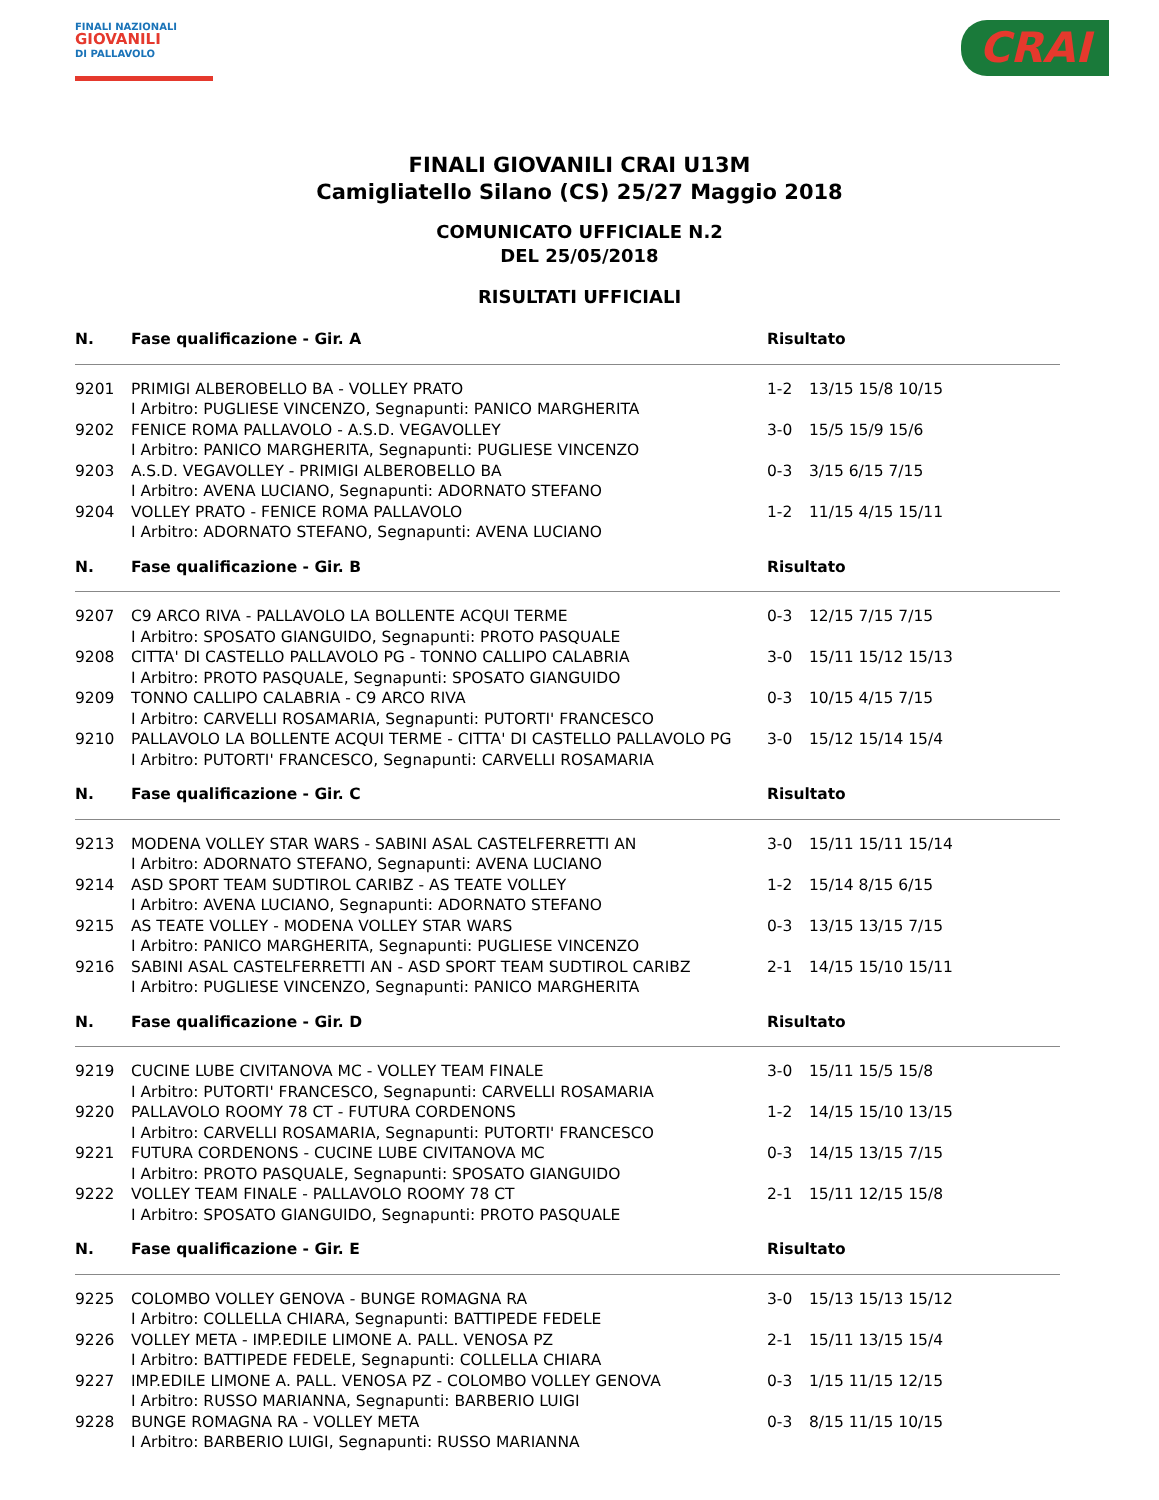FINALI NAZIONALI
GIOVANILI
DI PALLAVOLO
CRAI
FINALI GIOVANILI CRAI U13M
Camigliatello Silano (CS) 25/27 Maggio 2018
COMUNICATO UFFICIALE N.2
DEL 25/05/2018
RISULTATI UFFICIALI
| N. | Fase qualificazione - Gir. A | Risultato | |
| --- | --- | --- | --- |
| 9201 | PRIMIGI ALBEROBELLO BA - VOLLEY PRATO I Arbitro: PUGLIESE VINCENZO, Segnapunti: PANICO MARGHERITA | 1-2 | 13/15 15/8 10/15 |
| 9202 | FENICE ROMA PALLAVOLO - A.S.D. VEGAVOLLEY I Arbitro: PANICO MARGHERITA, Segnapunti: PUGLIESE VINCENZO | 3-0 | 15/5 15/9 15/6 |
| 9203 | A.S.D. VEGAVOLLEY - PRIMIGI ALBEROBELLO BA I Arbitro: AVENA LUCIANO, Segnapunti: ADORNATO STEFANO | 0-3 | 3/15 6/15 7/15 |
| 9204 | VOLLEY PRATO - FENICE ROMA PALLAVOLO I Arbitro: ADORNATO STEFANO, Segnapunti: AVENA LUCIANO | 1-2 | 11/15 4/15 15/11 |
| N. | Fase qualificazione - Gir. B | Risultato | |
| 9207 | C9 ARCO RIVA - PALLAVOLO LA BOLLENTE ACQUI TERME I Arbitro: SPOSATO GIANGUIDO, Segnapunti: PROTO PASQUALE | 0-3 | 12/15 7/15 7/15 |
| 9208 | CITTA' DI CASTELLO PALLAVOLO PG - TONNO CALLIPO CALABRIA I Arbitro: PROTO PASQUALE, Segnapunti: SPOSATO GIANGUIDO | 3-0 | 15/11 15/12 15/13 |
| 9209 | TONNO CALLIPO CALABRIA - C9 ARCO RIVA I Arbitro: CARVELLI ROSAMARIA, Segnapunti: PUTORTI' FRANCESCO | 0-3 | 10/15 4/15 7/15 |
| 9210 | PALLAVOLO LA BOLLENTE ACQUI TERME - CITTA' DI CASTELLO PALLAVOLO PG I Arbitro: PUTORTI' FRANCESCO, Segnapunti: CARVELLI ROSAMARIA | 3-0 | 15/12 15/14 15/4 |
| N. | Fase qualificazione - Gir. C | Risultato | |
| 9213 | MODENA VOLLEY STAR WARS - SABINI ASAL CASTELFERRETTI AN I Arbitro: ADORNATO STEFANO, Segnapunti: AVENA LUCIANO | 3-0 | 15/11 15/11 15/14 |
| 9214 | ASD SPORT TEAM SUDTIROL CARIBZ - AS TEATE VOLLEY I Arbitro: AVENA LUCIANO, Segnapunti: ADORNATO STEFANO | 1-2 | 15/14 8/15 6/15 |
| 9215 | AS TEATE VOLLEY - MODENA VOLLEY STAR WARS I Arbitro: PANICO MARGHERITA, Segnapunti: PUGLIESE VINCENZO | 0-3 | 13/15 13/15 7/15 |
| 9216 | SABINI ASAL CASTELFERRETTI AN - ASD SPORT TEAM SUDTIROL CARIBZ I Arbitro: PUGLIESE VINCENZO, Segnapunti: PANICO MARGHERITA | 2-1 | 14/15 15/10 15/11 |
| N. | Fase qualificazione - Gir. D | Risultato | |
| 9219 | CUCINE LUBE CIVITANOVA MC - VOLLEY TEAM FINALE I Arbitro: PUTORTI' FRANCESCO, Segnapunti: CARVELLI ROSAMARIA | 3-0 | 15/11 15/5 15/8 |
| 9220 | PALLAVOLO ROOMY 78 CT - FUTURA CORDENONS I Arbitro: CARVELLI ROSAMARIA, Segnapunti: PUTORTI' FRANCESCO | 1-2 | 14/15 15/10 13/15 |
| 9221 | FUTURA CORDENONS - CUCINE LUBE CIVITANOVA MC I Arbitro: PROTO PASQUALE, Segnapunti: SPOSATO GIANGUIDO | 0-3 | 14/15 13/15 7/15 |
| 9222 | VOLLEY TEAM FINALE - PALLAVOLO ROOMY 78 CT I Arbitro: SPOSATO GIANGUIDO, Segnapunti: PROTO PASQUALE | 2-1 | 15/11 12/15 15/8 |
| N. | Fase qualificazione - Gir. E | Risultato | |
| 9225 | COLOMBO VOLLEY GENOVA - BUNGE ROMAGNA RA I Arbitro: COLLELLA CHIARA, Segnapunti: BATTIPEDE FEDELE | 3-0 | 15/13 15/13 15/12 |
| 9226 | VOLLEY META - IMP.EDILE LIMONE A. PALL. VENOSA PZ I Arbitro: BATTIPEDE FEDELE, Segnapunti: COLLELLA CHIARA | 2-1 | 15/11 13/15 15/4 |
| 9227 | IMP.EDILE LIMONE A. PALL. VENOSA PZ - COLOMBO VOLLEY GENOVA I Arbitro: RUSSO MARIANNA, Segnapunti: BARBERIO LUIGI | 0-3 | 1/15 11/15 12/15 |
| 9228 | BUNGE ROMAGNA RA - VOLLEY META I Arbitro: BARBERIO LUIGI, Segnapunti: RUSSO MARIANNA | 0-3 | 8/15 11/15 10/15 |